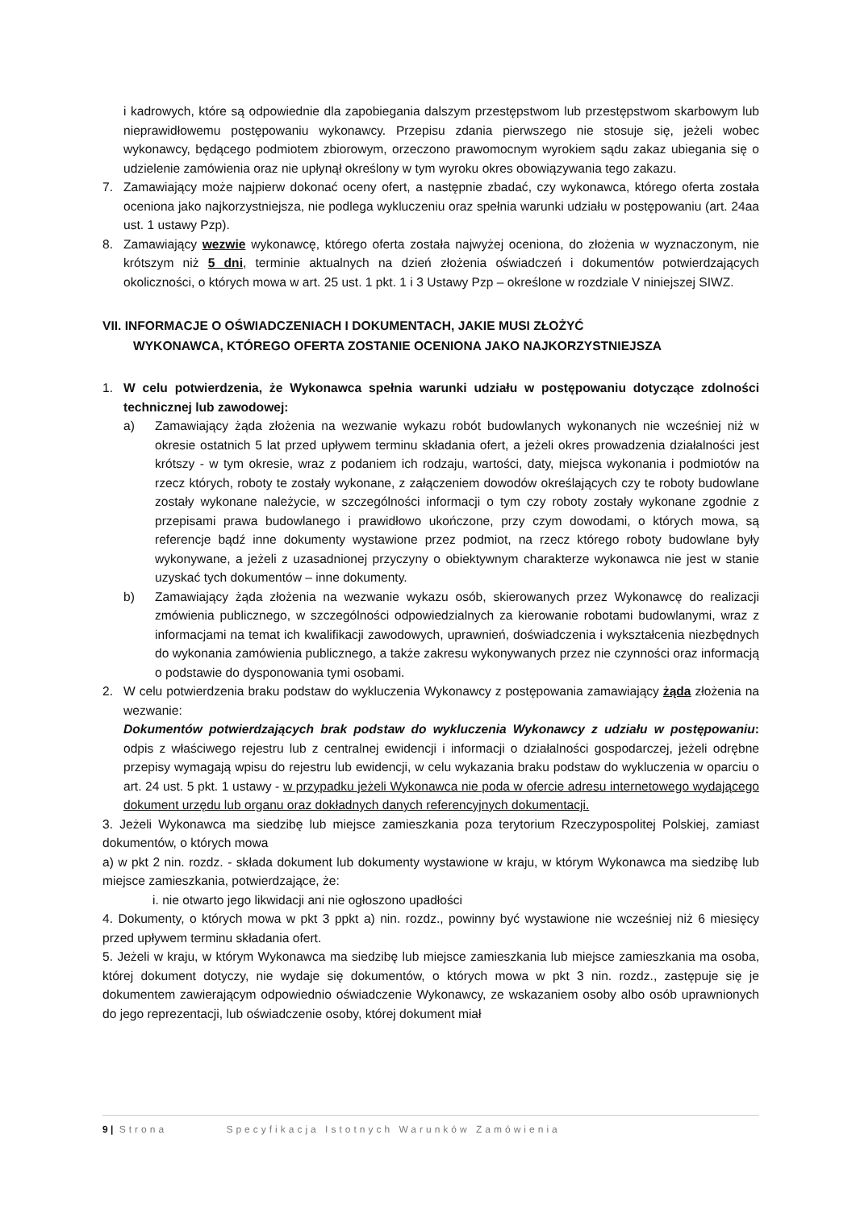i kadrowych, które są odpowiednie dla zapobiegania dalszym przestępstwom lub przestępstwom skarbowym lub nieprawidłowemu postępowaniu wykonawcy. Przepisu zdania pierwszego nie stosuje się, jeżeli wobec wykonawcy, będącego podmiotem zbiorowym, orzeczono prawomocnym wyrokiem sądu zakaz ubiegania się o udzielenie zamówienia oraz nie upłynął określony w tym wyroku okres obowiązywania tego zakazu.
7. Zamawiający może najpierw dokonać oceny ofert, a następnie zbadać, czy wykonawca, którego oferta została oceniona jako najkorzystniejsza, nie podlega wykluczeniu oraz spełnia warunki udziału w postępowaniu (art. 24aa ust. 1 ustawy Pzp).
8. Zamawiający wezwie wykonawcę, którego oferta została najwyżej oceniona, do złożenia w wyznaczonym, nie krótszym niż 5 dni, terminie aktualnych na dzień złożenia oświadczeń i dokumentów potwierdzających okoliczności, o których mowa w art. 25 ust. 1 pkt. 1 i 3 Ustawy Pzp – określone w rozdziale V niniejszej SIWZ.
VII. INFORMACJE O OŚWIADCZENIACH I DOKUMENTACH, JAKIE MUSI ZŁOŻYĆ
WYKONAWCA, KTÓREGO OFERTA ZOSTANIE OCENIONA JAKO NAJKORZYSTNIEJSZA
1. W celu potwierdzenia, że Wykonawca spełnia warunki udziału w postępowaniu dotyczące zdolności technicznej lub zawodowej:
a) Zamawiający żąda złożenia na wezwanie wykazu robót budowlanych wykonanych nie wcześniej niż w okresie ostatnich 5 lat przed upływem terminu składania ofert, a jeżeli okres prowadzenia działalności jest krótszy - w tym okresie, wraz z podaniem ich rodzaju, wartości, daty, miejsca wykonania i podmiotów na rzecz których, roboty te zostały wykonane, z załączeniem dowodów określających czy te roboty budowlane zostały wykonane należycie, w szczególności informacji o tym czy roboty zostały wykonane zgodnie z przepisami prawa budowlanego i prawidłowo ukończone, przy czym dowodami, o których mowa, są referencje bądź inne dokumenty wystawione przez podmiot, na rzecz którego roboty budowlane były wykonywane, a jeżeli z uzasadnionej przyczyny o obiektywnym charakterze wykonawca nie jest w stanie uzyskać tych dokumentów – inne dokumenty.
b) Zamawiający żąda złożenia na wezwanie wykazu osób, skierowanych przez Wykonawcę do realizacji zmówienia publicznego, w szczególności odpowiedzialnych za kierowanie robotami budowlanymi, wraz z informacjami na temat ich kwalifikacji zawodowych, uprawnień, doświadczenia i wykształcenia niezbędnych do wykonania zamówienia publicznego, a także zakresu wykonywanych przez nie czynności oraz informacją o podstawie do dysponowania tymi osobami.
2. W celu potwierdzenia braku podstaw do wykluczenia Wykonawcy z postępowania zamawiający żąda złożenia na wezwanie:
Dokumentów potwierdzających brak podstaw do wykluczenia Wykonawcy z udziału w postępowaniu: odpis z właściwego rejestru lub z centralnej ewidencji i informacji o działalności gospodarczej, jeżeli odrębne przepisy wymagają wpisu do rejestru lub ewidencji, w celu wykazania braku podstaw do wykluczenia w oparciu o art. 24 ust. 5 pkt. 1 ustawy - w przypadku jeżeli Wykonawca nie poda w ofercie adresu internetowego wydającego dokument urzędu lub organu oraz dokładnych danych referencyjnych dokumentacji.
3. Jeżeli Wykonawca ma siedzibę lub miejsce zamieszkania poza terytorium Rzeczypospolitej Polskiej, zamiast dokumentów, o których mowa
a) w pkt 2 nin. rozdz. - składa dokument lub dokumenty wystawione w kraju, w którym Wykonawca ma siedzibę lub miejsce zamieszkania, potwierdzające, że:
i. nie otwarto jego likwidacji ani nie ogłoszono upadłości
4. Dokumenty, o których mowa w pkt 3 ppkt a) nin. rozdz., powinny być wystawione nie wcześniej niż 6 miesięcy przed upływem terminu składania ofert.
5. Jeżeli w kraju, w którym Wykonawca ma siedzibę lub miejsce zamieszkania lub miejsce zamieszkania ma osoba, której dokument dotyczy, nie wydaje się dokumentów, o których mowa w pkt 3 nin. rozdz., zastępuje się je dokumentem zawierającym odpowiednio oświadczenie Wykonawcy, ze wskazaniem osoby albo osób uprawnionych do jego reprezentacji, lub oświadczenie osoby, której dokument miał
9 | Strona Specyfikacja Istotnych Warunków Zamówienia